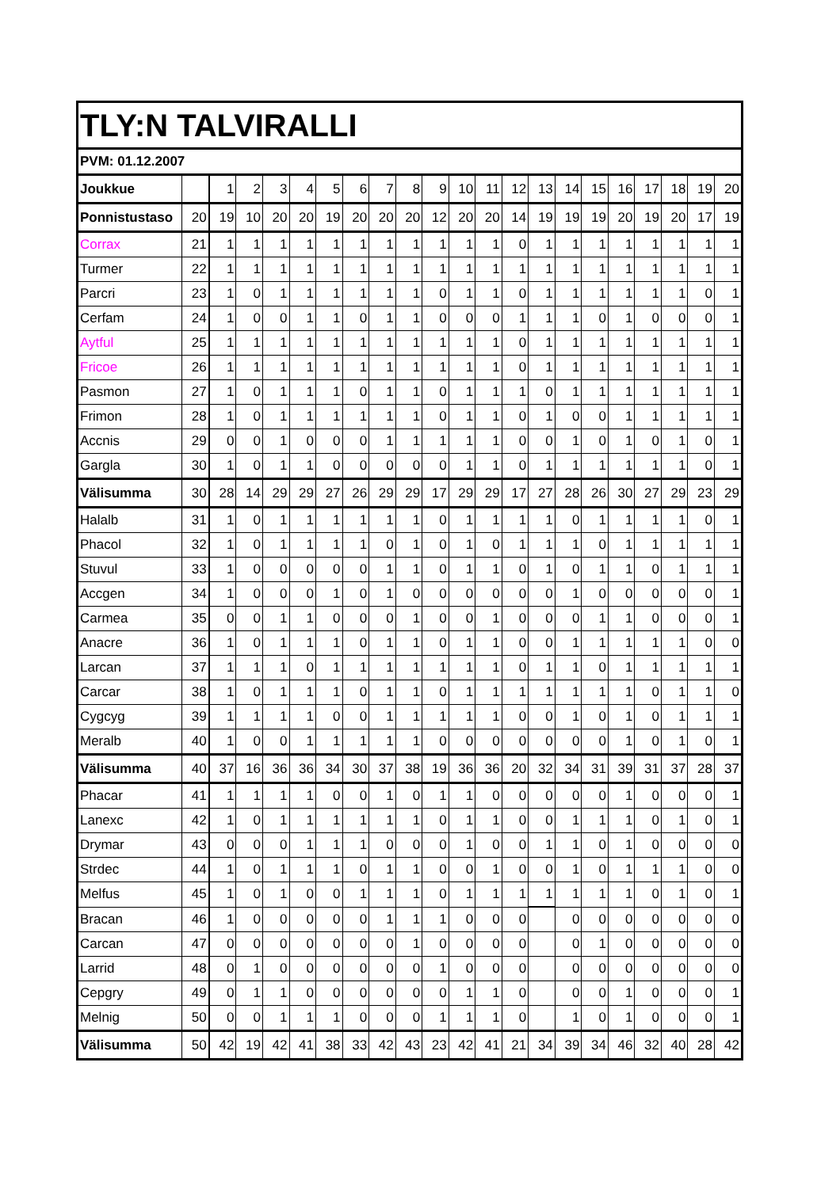| TLY:N TALVIRALLI | | | | | | | | | | | | | | | | | | | | | |
| PVM: 01.12.2007 | | | | | | | | | | | | | | | | | | | | | |
| Joukkue | | 1 | 2 | 3 | 4 | 5 | 6 | 7 | 8 | 9 | 10 | 11 | 12 | 13 | 14 | 15 | 16 | 17 | 18 | 19 | 20 |
| Ponnistustaso | 20 | 19 | 10 | 20 | 20 | 19 | 20 | 20 | 20 | 12 | 20 | 20 | 14 | 19 | 19 | 19 | 20 | 19 | 20 | 17 | 19 |
| Corrax | 21 | 1 | 1 | 1 | 1 | 1 | 1 | 1 | 1 | 1 | 1 | 1 | 0 | 1 | 1 | 1 | 1 | 1 | 1 | 1 | 1 |
| Turmer | 22 | 1 | 1 | 1 | 1 | 1 | 1 | 1 | 1 | 1 | 1 | 1 | 1 | 1 | 1 | 1 | 1 | 1 | 1 | 1 | 1 |
| Parcri | 23 | 1 | 0 | 1 | 1 | 1 | 1 | 1 | 1 | 0 | 1 | 1 | 0 | 1 | 1 | 1 | 1 | 1 | 1 | 0 | 1 |
| Cerfam | 24 | 1 | 0 | 0 | 1 | 1 | 0 | 1 | 1 | 0 | 0 | 0 | 1 | 1 | 1 | 0 | 1 | 0 | 0 | 0 | 1 |
| Aytful | 25 | 1 | 1 | 1 | 1 | 1 | 1 | 1 | 1 | 1 | 1 | 1 | 0 | 1 | 1 | 1 | 1 | 1 | 1 | 1 | 1 |
| Fricoe | 26 | 1 | 1 | 1 | 1 | 1 | 1 | 1 | 1 | 1 | 1 | 1 | 0 | 1 | 1 | 1 | 1 | 1 | 1 | 1 | 1 |
| Pasmon | 27 | 1 | 0 | 1 | 1 | 1 | 0 | 1 | 1 | 0 | 1 | 1 | 1 | 0 | 1 | 1 | 1 | 1 | 1 | 1 | 1 |
| Frimon | 28 | 1 | 0 | 1 | 1 | 1 | 1 | 1 | 1 | 0 | 1 | 1 | 0 | 1 | 0 | 0 | 1 | 1 | 1 | 1 | 1 |
| Accnis | 29 | 0 | 0 | 1 | 0 | 0 | 0 | 1 | 1 | 1 | 1 | 1 | 0 | 0 | 1 | 0 | 1 | 0 | 1 | 0 | 1 |
| Gargla | 30 | 1 | 0 | 1 | 1 | 0 | 0 | 0 | 0 | 0 | 1 | 1 | 0 | 1 | 1 | 1 | 1 | 1 | 1 | 0 | 1 |
| Välisumma | 30 | 28 | 14 | 29 | 29 | 27 | 26 | 29 | 29 | 17 | 29 | 29 | 17 | 27 | 28 | 26 | 30 | 27 | 29 | 23 | 29 |
| Halalb | 31 | 1 | 0 | 1 | 1 | 1 | 1 | 1 | 1 | 0 | 1 | 1 | 1 | 1 | 0 | 1 | 1 | 1 | 1 | 0 | 1 |
| Phacol | 32 | 1 | 0 | 1 | 1 | 1 | 1 | 0 | 1 | 0 | 1 | 0 | 1 | 1 | 1 | 0 | 1 | 1 | 1 | 1 | 1 |
| Stuvul | 33 | 1 | 0 | 0 | 0 | 0 | 0 | 1 | 1 | 0 | 1 | 1 | 0 | 1 | 0 | 1 | 1 | 0 | 1 | 1 | 1 |
| Accgen | 34 | 1 | 0 | 0 | 0 | 1 | 0 | 1 | 0 | 0 | 0 | 0 | 0 | 0 | 1 | 0 | 0 | 0 | 0 | 0 | 1 |
| Carmea | 35 | 0 | 0 | 1 | 1 | 0 | 0 | 0 | 1 | 0 | 0 | 1 | 0 | 0 | 0 | 1 | 1 | 0 | 0 | 0 | 1 |
| Anacre | 36 | 1 | 0 | 1 | 1 | 1 | 0 | 1 | 1 | 0 | 1 | 1 | 0 | 0 | 1 | 1 | 1 | 1 | 1 | 0 | 0 |
| Larcan | 37 | 1 | 1 | 1 | 0 | 1 | 1 | 1 | 1 | 1 | 1 | 1 | 0 | 1 | 1 | 0 | 1 | 1 | 1 | 1 | 1 |
| Carcar | 38 | 1 | 0 | 1 | 1 | 1 | 0 | 1 | 1 | 0 | 1 | 1 | 1 | 1 | 1 | 1 | 1 | 0 | 1 | 1 | 0 |
| Cygcyg | 39 | 1 | 1 | 1 | 1 | 0 | 0 | 1 | 1 | 1 | 1 | 1 | 0 | 0 | 1 | 0 | 1 | 0 | 1 | 1 | 1 |
| Meralb | 40 | 1 | 0 | 0 | 1 | 1 | 1 | 1 | 1 | 0 | 0 | 0 | 0 | 0 | 0 | 0 | 1 | 0 | 1 | 0 | 1 |
| Välisumma | 40 | 37 | 16 | 36 | 36 | 34 | 30 | 37 | 38 | 19 | 36 | 36 | 20 | 32 | 34 | 31 | 39 | 31 | 37 | 28 | 37 |
| Phacar | 41 | 1 | 1 | 1 | 1 | 0 | 0 | 1 | 0 | 1 | 1 | 0 | 0 | 0 | 0 | 0 | 1 | 0 | 0 | 0 | 1 |
| Lanexc | 42 | 1 | 0 | 1 | 1 | 1 | 1 | 1 | 1 | 0 | 1 | 1 | 0 | 0 | 1 | 1 | 1 | 0 | 1 | 0 | 1 |
| Drymar | 43 | 0 | 0 | 0 | 1 | 1 | 1 | 0 | 0 | 0 | 1 | 0 | 0 | 1 | 1 | 0 | 1 | 0 | 0 | 0 | 0 |
| Strdec | 44 | 1 | 0 | 1 | 1 | 1 | 0 | 1 | 1 | 0 | 0 | 1 | 0 | 0 | 1 | 0 | 1 | 1 | 1 | 0 | 0 |
| Melfus | 45 | 1 | 0 | 1 | 0 | 0 | 1 | 1 | 1 | 0 | 1 | 1 | 1 | 1 | 1 | 1 | 1 | 0 | 1 | 0 | 1 |
| Bracan | 46 | 1 | 0 | 0 | 0 | 0 | 0 | 1 | 1 | 1 | 0 | 0 | 0 | | 0 | 0 | 0 | 0 | 0 | 0 | 0 |
| Carcan | 47 | 0 | 0 | 0 | 0 | 0 | 0 | 0 | 1 | 0 | 0 | 0 | 0 | | 0 | 1 | 0 | 0 | 0 | 0 | 0 |
| Larrid | 48 | 0 | 1 | 0 | 0 | 0 | 0 | 0 | 0 | 1 | 0 | 0 | 0 | | 0 | 0 | 0 | 0 | 0 | 0 | 0 |
| Cepgry | 49 | 0 | 1 | 1 | 0 | 0 | 0 | 0 | 0 | 0 | 1 | 1 | 0 | | 0 | 0 | 1 | 0 | 0 | 0 | 1 |
| Melnig | 50 | 0 | 0 | 1 | 1 | 1 | 0 | 0 | 0 | 1 | 1 | 1 | 0 | | 1 | 0 | 1 | 0 | 0 | 0 | 1 |
| Välisumma | 50 | 42 | 19 | 42 | 41 | 38 | 33 | 42 | 43 | 23 | 42 | 41 | 21 | 34 | 39 | 34 | 46 | 32 | 40 | 28 | 42 |